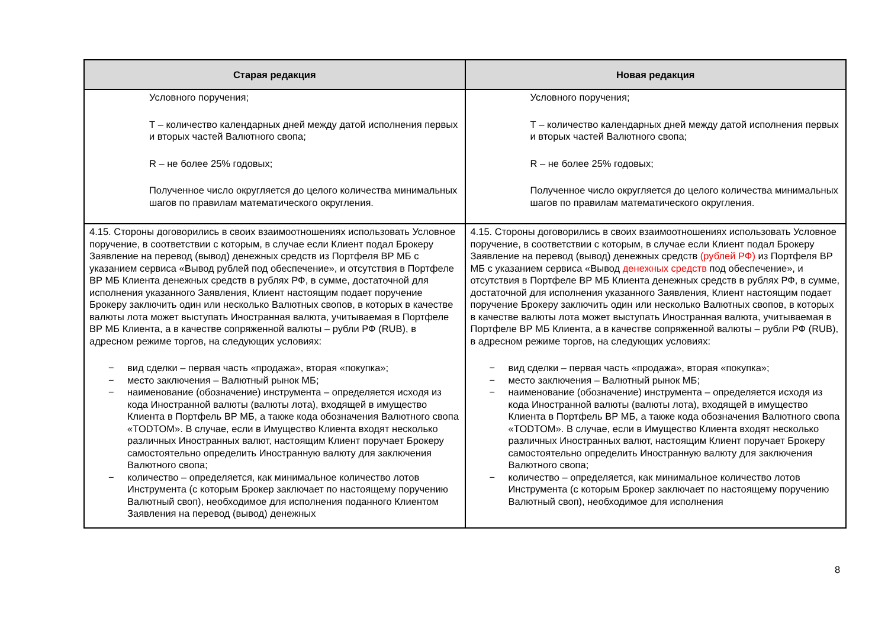| Старая редакция | Новая редакция |
| --- | --- |
| Условного поручения; Т – количество календарных дней между датой исполнения первых и вторых частей Валютного свопа; R – не более 25% годовых; Полученное число округляется до целого количества минимальных шагов по правилам математического округления. | Условного поручения; Т – количество календарных дней между датой исполнения первых и вторых частей Валютного свопа; R – не более 25% годовых; Полученное число округляется до целого количества минимальных шагов по правилам математического округления. |
| 4.15. Стороны договорились в своих взаимоотношениях использовать Условное поручение, в соответствии с которым, в случае если Клиент подал Брокеру Заявление на перевод (вывод) денежных средств из Портфеля ВР МБ с указанием сервиса «Вывод рублей под обеспечение», и отсутствия в Портфеле ВР МБ Клиента денежных средств в рублях РФ, в сумме, достаточной для исполнения указанного Заявления, Клиент настоящим подает поручение Брокеру заключить один или несколько Валютных свопов, в которых в качестве валюты лота может выступать Иностранная валюта, учитываемая в Портфеле ВР МБ Клиента, а в качестве сопряженной валюты – рубли РФ (RUB), в адресном режиме торгов, на следующих условиях: − вид сделки – первая часть «продажа», вторая «покупка»; − место заключения – Валютный рынок МБ; − наименование (обозначение) инструмента – определяется исходя из кода Иностранной валюты (валюты лота), входящей в имущество Клиента в Портфель ВР МБ, а также кода обозначения Валютного свопа «TODTOM». В случае, если в Имущество Клиента входят несколько различных Иностранных валют, настоящим Клиент поручает Брокеру самостоятельно определить Иностранную валюту для заключения Валютного свопа; − количество – определяется, как минимальное количество лотов Инструмента (с которым Брокер заключает по настоящему поручению Валютный своп), необходимое для исполнения поданного Клиентом Заявления на перевод (вывод) денежных | 4.15. Стороны договорились в своих взаимоотношениях использовать Условное поручение, в соответствии с которым, в случае если Клиент подал Брокеру Заявление на перевод (вывод) денежных средств (рублей РФ) из Портфеля ВР МБ с указанием сервиса «Вывод денежных средств под обеспечение», и отсутствия в Портфеле ВР МБ Клиента денежных средств в рублях РФ, в сумме, достаточной для исполнения указанного Заявления, Клиент настоящим подает поручение Брокеру заключить один или несколько Валютных свопов, в которых в качестве валюты лота может выступать Иностранная валюта, учитываемая в Портфеле ВР МБ Клиента, а в качестве сопряженной валюты – рубли РФ (RUB), в адресном режиме торгов, на следующих условиях: − вид сделки – первая часть «продажа», вторая «покупка»; − место заключения – Валютный рынок МБ; − наименование (обозначение) инструмента – определяется исходя из кода Иностранной валюты (валюты лота), входящей в имущество Клиента в Портфель ВР МБ, а также кода обозначения Валютного свопа «TODTOM». В случае, если в Имущество Клиента входят несколько различных Иностранных валют, настоящим Клиент поручает Брокеру самостоятельно определить Иностранную валюту для заключения Валютного свопа; − количество – определяется, как минимальное количество лотов Инструмента (с которым Брокер заключает по настоящему поручению Валютный своп), необходимое для исполнения |
8